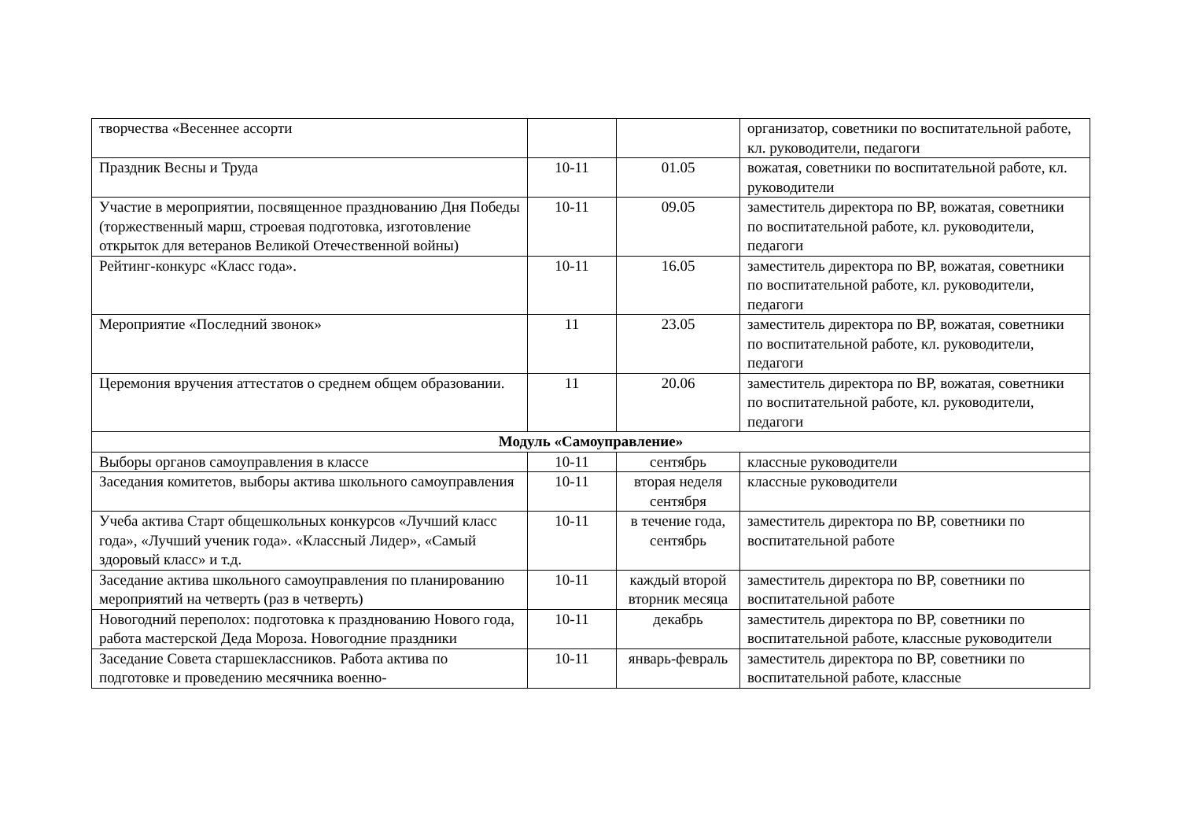| творчества «Весеннее ассорти | | | организатор, советники по воспитательной работе, кл. руководители, педагоги |
| Праздник Весны и Труда | 10-11 | 01.05 | вожатая, советники по воспитательной работе, кл. руководители |
| Участие в мероприятии, посвященное празднованию Дня Победы (торжественный марш, строевая подготовка, изготовление открыток для ветеранов Великой Отечественной войны) | 10-11 | 09.05 | заместитель директора по ВР, вожатая, советники по воспитательной работе, кл. руководители, педагоги |
| Рейтинг-конкурс «Класс года». | 10-11 | 16.05 | заместитель директора по ВР, вожатая, советники по воспитательной работе, кл. руководители, педагоги |
| Мероприятие «Последний звонок» | 11 | 23.05 | заместитель директора по ВР, вожатая, советники по воспитательной работе, кл. руководители, педагоги |
| Церемония вручения аттестатов о среднем общем образовании. | 11 | 20.06 | заместитель директора по ВР, вожатая, советники по воспитательной работе, кл. руководители, педагоги |
| Модуль «Самоуправление» | | | |
| Выборы органов самоуправления в классе | 10-11 | сентябрь | классные руководители |
| Заседания комитетов, выборы актива школьного самоуправления | 10-11 | вторая неделя сентября | классные руководители |
| Учеба актива Старт общешкольных конкурсов «Лучший класс года», «Лучший ученик года». «Классный Лидер», «Самый здоровый класс» и т.д. | 10-11 | в течение года, сентябрь | заместитель директора по ВР, советники по воспитательной работе |
| Заседание актива школьного самоуправления по планированию мероприятий на четверть (раз в четверть) | 10-11 | каждый второй вторник месяца | заместитель директора по ВР, советники по воспитательной работе |
| Новогодний переполох: подготовка к празднованию Нового года, работа мастерской Деда Мороза. Новогодние праздники | 10-11 | декабрь | заместитель директора по ВР, советники по воспитательной работе, классные руководители |
| Заседание Совета старшеклассников. Работа актива по подготовке и проведению месячника военно- | 10-11 | январь-февраль | заместитель директора по ВР, советники по воспитательной работе, классные |